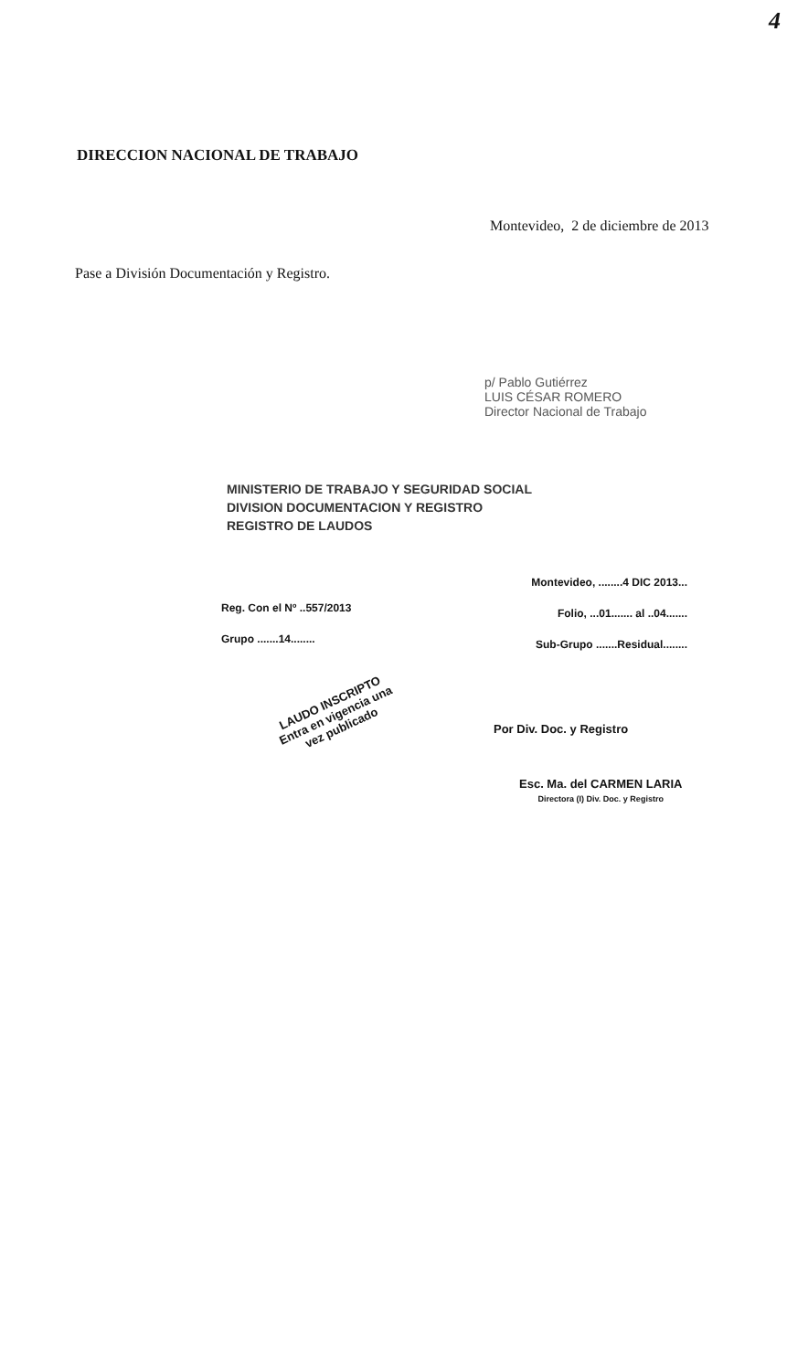4
DIRECCION NACIONAL DE TRABAJO
Montevideo, 2 de diciembre de 2013
Pase a División Documentación y Registro.
p/ Pablo Gutiérrez
LUIS CÉSAR ROMERO
Director Nacional de Trabajo
MINISTERIO DE TRABAJO Y SEGURIDAD SOCIAL
DIVISION DOCUMENTACION Y REGISTRO
REGISTRO DE LAUDOS
Reg. Con el Nº ..557/2013
Grupo .......14........
Montevideo, ........4 DIC 2013...
Folio, ...01....... al ..04.......
Sub-Grupo .......Residual........
LAUDO INSCRIPTO
Entra en vigencia una
vez publicado
Por Div. Doc. y Registro
Esc. Ma. del CARMEN LARIA
Directora (I) Div. Doc. y Registro